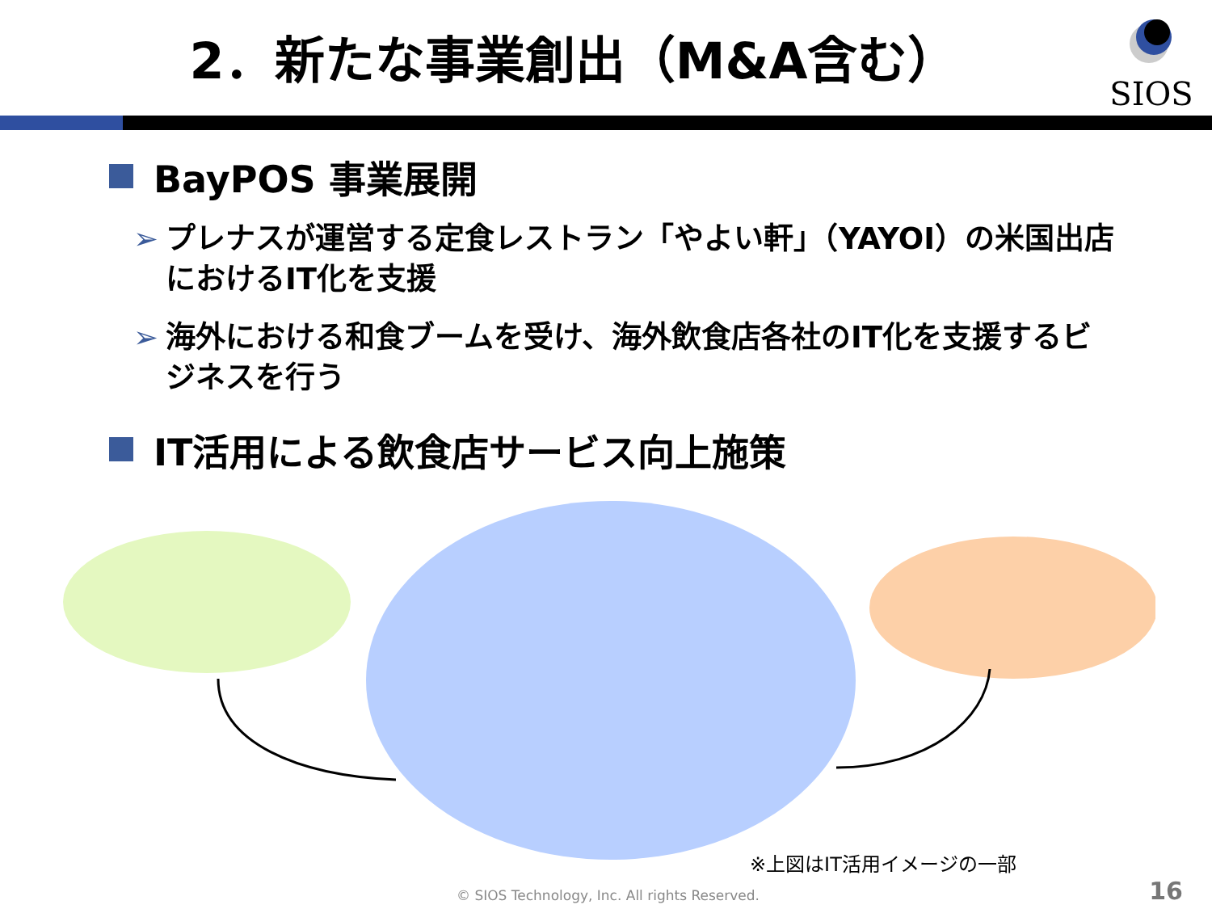2．新たな事業創出（M&A含む）
SIOS
BayPOS 事業展開
➢ プレナスが運営する定食レストラン「やよい軒」（YAYOI）の米国出店におけるIT化を支援
➢ 海外における和食ブームを受け、海外飲食店各社のIT化を支援するビジネスを行う
IT活用による飲食店サービス向上施策
※上図はIT活用イメージの一部
© SIOS Technology, Inc. All rights Reserved.
16